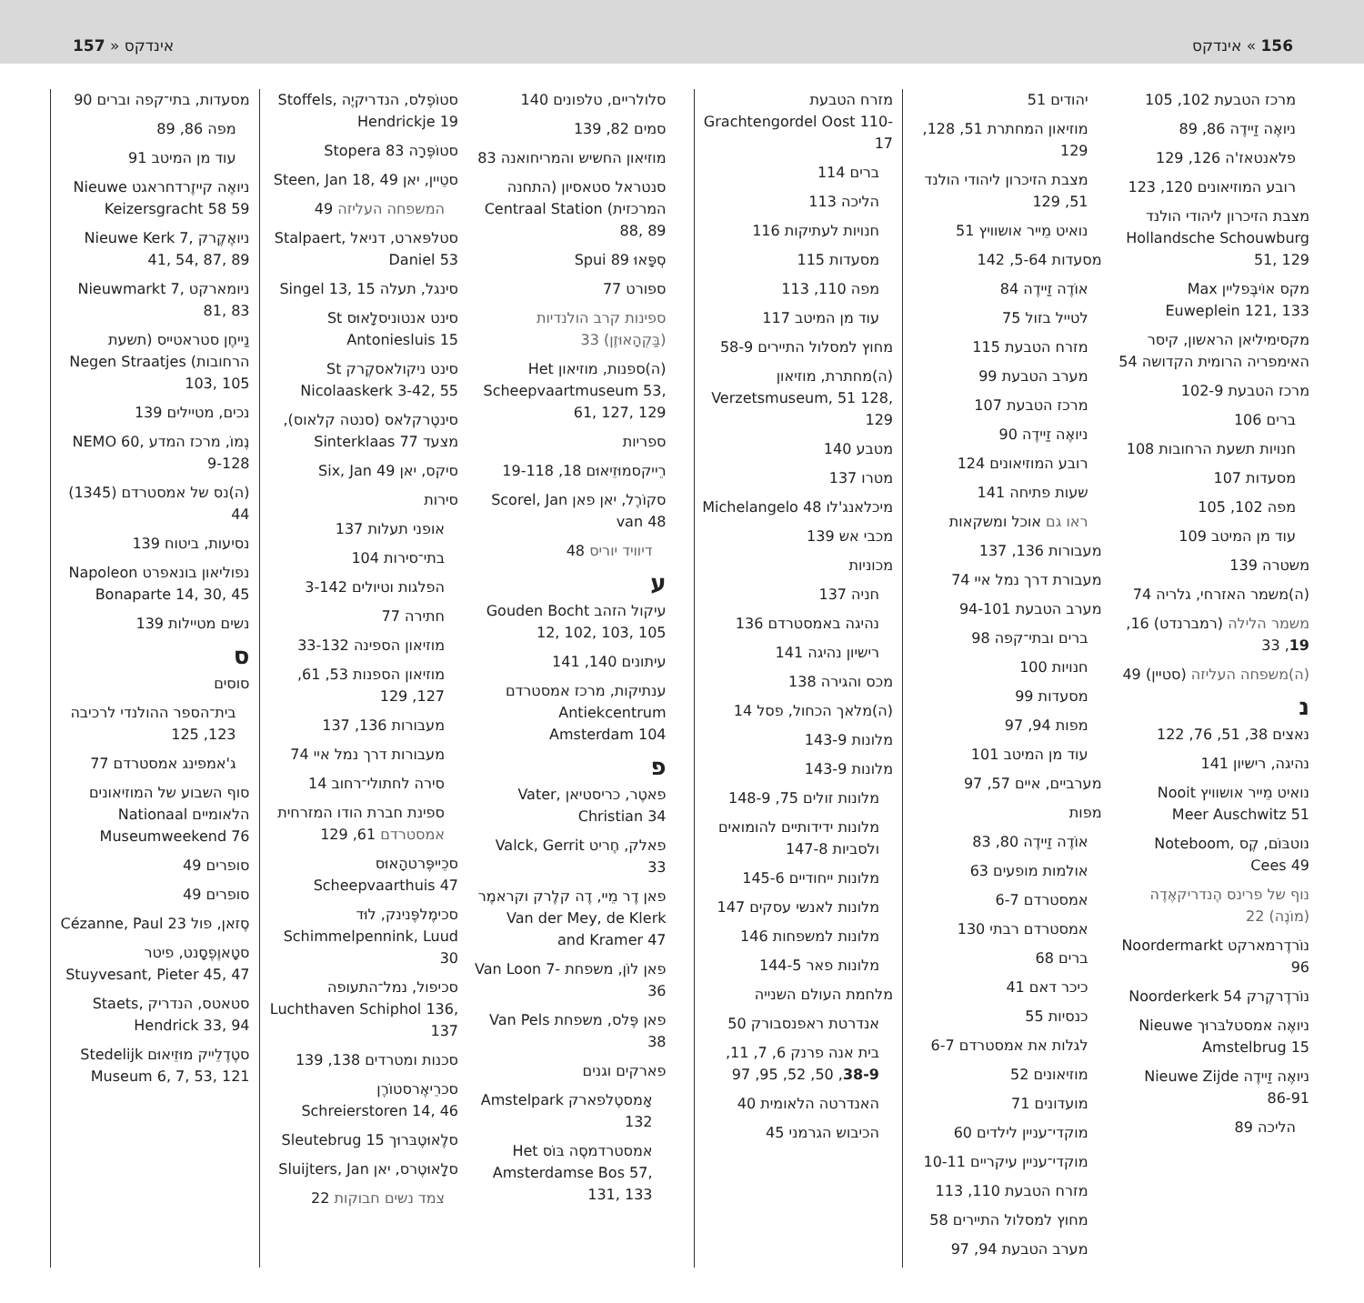157 » אינדקס אינדקס « 156
מזרח הטבעת Grachtengordel Oost 110-17
ברים 114
הליכה 113
חנויות לעתיקות 116
מסעדות 115
מפה 110, 113
עוד מן המיטב 117
מחוץ למסלול התיירים 58-9
(ה)מחתרת, מוזיאון Verzetsmuseum, 51 128, 129
מטבע 140
מטרו 137
מיכלאנג'לו Michelangelo 48
מכבי אש 139
מכוניות
חניה 137
נהיגה באמסטרדם 136
רישיון נהיגה 141
מכס והגירה 138
(ה)מלאך הכחול, פסל 14
מלונות 143-9
מלונות 143-9
מלונות זולים 75, 148-9
מלונות ידידותיים להומואים ולסביות 147-8
מלונות ייחודיים 145-6
מלונות לאנשי עסקים 147
מלונות למשפחות 146
מלונות פאר 144-5
מלחמת העולם השנייה
אנדרטת ראפנסבורק 50
בית אנה פרנק 6, 7, 11, 38-9, 50, 52, 95, 97
האנדרטה הלאומית 40
הכיבוש הגרמני 45
יהודים 51
מוזיאון המחתרת 51, 128, 129
מצבת הזיכרון ליהודי הולנד 51, 129
נואיט מֵייר אושוויץ 51
מסעדות 5-64, 142
אוֹדֶה זַיידֶה 84
לטייל בזול 75
מזרח הטבעת 115
מערב הטבעת 99
מרכז הטבעת 107
ניואֶה זַיידֶה 90
רובע המוזיאונים 124
שעות פתיחה 141
ראו גם אוכל ומשקאות
מעבורות 136, 137
מעבורת דרך נמל איי 74
מערב הטבעת 94-101
ברים ובתי־קפה 98
חנויות 100
מסעדות 99
מפות 94, 97
עוד מן המיטב 101
מערביים, איים 57, 97
מפות
אוֹדֶה זַיידֶה 80, 83
אולמות מופעים 63
אמסטרדם 6-7
אמסטרדם רבתי 130
ברים 68
כיכר דאם 41
כנסיות 55
לגלות את אמסטרדם 6-7
מוזיאונים 52
מועדונים 71
מוקדי־עניין לילדים 60
מוקדי־עניין עיקריים 10-11
מזרח הטבעת 110, 113
מחוץ למסלול התיירים 58
מערב הטבעת 94, 97
מרכז הטבעת 102, 105
ניואֶה זַיידֶה 86, 89
פלאנטאז'ה 126, 129
רובע המוזיאונים 120, 123
מצבת הזיכרון ליהודי הולנד Hollandsche Schouwburg 51, 129
מקס אוֹיבֶּפליין Max Euweplein 121, 133
מקסימיליאן הראשון, קיסר האימפריה הרומית הקדושה 54
מרכז הטבעת 102-9
ברים 106
חנויות תשעת הרחובות 108
מסעדות 107
מפה 102, 105
עוד מן המיטב 109
משטרה 139
(ה)משמר האזרחי, גלריה 74
משמר הלילה (רמברנדט) 16, 19, 33
(ה)משפחה העליזה (סטיין) 49
נ
נאצים 38, 51, 76, 122
נהיגה, רישיון 141
נואיט מֵייר אושוויץ Nooit Meer Auschwitz 51
נוטבּוֹם, קֶס Noteboom, Cees 49
נוף של פרינס הֶנדריקאֶדֶה (מוֹנֶה) 22
נוֹרדֶרמארקט Noordermarkt 96
נוֹרדֶרקֶרק Noorderkerk 54
ניואֶה אמסטלבּרוּך Nieuwe Amstelbrug 15
ניואֶה זַיידֶה Nieuwe Zijde 86-91
הליכה 89
מסעדות, בתי־קפה וברים 90
מפה 86, 89
עוד מן המיטב 91
ניואֶה קייזֶרדחראגט Nieuwe Keizersgracht 58 59
ניואֶקֶרק Nieuwe Kerk 7, 41, 54, 87, 89
ניומארקט Nieuwmarkt 7, 81, 83
נַייחֶן סטראטייס (תשעת הרחובות) Negen Straatjes 103, 105
נכים, מטיילים 139
נֶמוֹ, מרכז המדע NEMO 60, 9-128
(ה)נס של אמסטרדם (1345) 44
נסיעות, ביטוח 139
נפוליאון בונאפרט Napoleon Bonaparte 14, 30, 45
נשים מטיילות 139
ס
סוסים
בית־הספר ההולנדי לרכיבה 123, 125
ג'אמפינג אמסטרדם 77
סוף השבוע של המוזיאונים הלאומיים Nationaal Museumweekend 76
סופרים 49
סופרים 49
סֶזאן, פול Cézanne, Paul 23
סטָאוֶפֶסָנט, פיטר Stuyvesant, Pieter 45, 47
סטאטס, הנדריק Staets, Hendrick 33, 94
סטֶדֶלֵייק מוּזֵיאוּם Stedelijk Museum 6, 7, 53, 121
סטוֹפֶלס, הנדריקיֶה Stoffels, Hendrickje 19
סטוֹפֶּרָה Stopera 83
סטֵיין, יאן Steen, Jan 18, 49
המשפחה העליזה 49
סטלפּארט, דניאל Stalpaert, Daniel 53
סינגל, תעלה Singel 13, 15
סינט אנטוניסלָאוּס St Antoniesluis 15
סינט ניקולאסקֶרק St Nicolaaskerk 3-42, 55
סינטֶרקלאס (סנטה קלאוס), מצעד Sinterklaas 77
סיקס, יאן Six, Jan 49
סירות
אופני תעלות 137
בתי־סירות 104
הפלגות וטיולים 3-142
חתירה 77
מוזיאון הספינה 33-132
מוזיאון הספנות 53, 61, 127, 129
מעבורות 136, 137
מעבורות דרך נמל איי 74
סירה לחתולי־רחוב 14
ספינת חברת הודו המזרחית אמסטרדם 61, 129
סכֵייפֶּרטהָאוּס Scheepvaarthuis 47
סכימֶלפֶּנינק, לוּד Schimmelpennink, Luud 30
סכיפול, נמל־התעופה Luchthaven Schiphol 136, 137
סכנות ומטרדים 138, 139
סכרֵיאֶרסטוֹרֶן Schreierstoren 14, 46
סלֶאוּטֶבּרוּך Sleutebrug 15
סלָאוּטֶרס, יאן Sluijters, Jan
צמד נשים חבוקות 22
סלולריים, טלפונים 140
סמים 82, 139
מוזיאון החשיש והמריחואנה 83
סנטראל סטאסיון (התחנה המרכזית) Centraal Station 88, 89
סְפָּאוּ Spui 89
ספורט 77
ספינות קרב הולנדיות (בַּקְהָאוּזֶן) 33
(ה)ספנות, מוזיאון Het Scheepvaartmuseum 53, 61, 127, 129
ספריות
רֵייקסמוּזֵיאוּם 18, 19-118
סקוֹרֶל, יאן פאן Scorel, Jan van 48
דיוויד יוריס 48
ע
עיקול הזהב Gouden Bocht 12, 102, 103, 105
עיתונים 140, 141
ענתיקות, מרכז אמסטרדם Antiekcentrum Amsterdam 104
פ
פאטֶר, כריסטיאן Vater, Christian 34
פאלק, חֶריט Valck, Gerrit 33
פאן דֶר מֵיי, דֶה קלֶרק וקראמֶר Van der Mey, de Klerk and Kramer 47
פאן לוֹן, משפחת Van Loon 7-36
פאן פֶּלס, משפחת Van Pels 38
פארקים וגנים
אָמסטֶלפארק Amstelpark 132
אמסטרדמסֶה בּוֹס Het Amsterdamse Bos 57, 131, 133